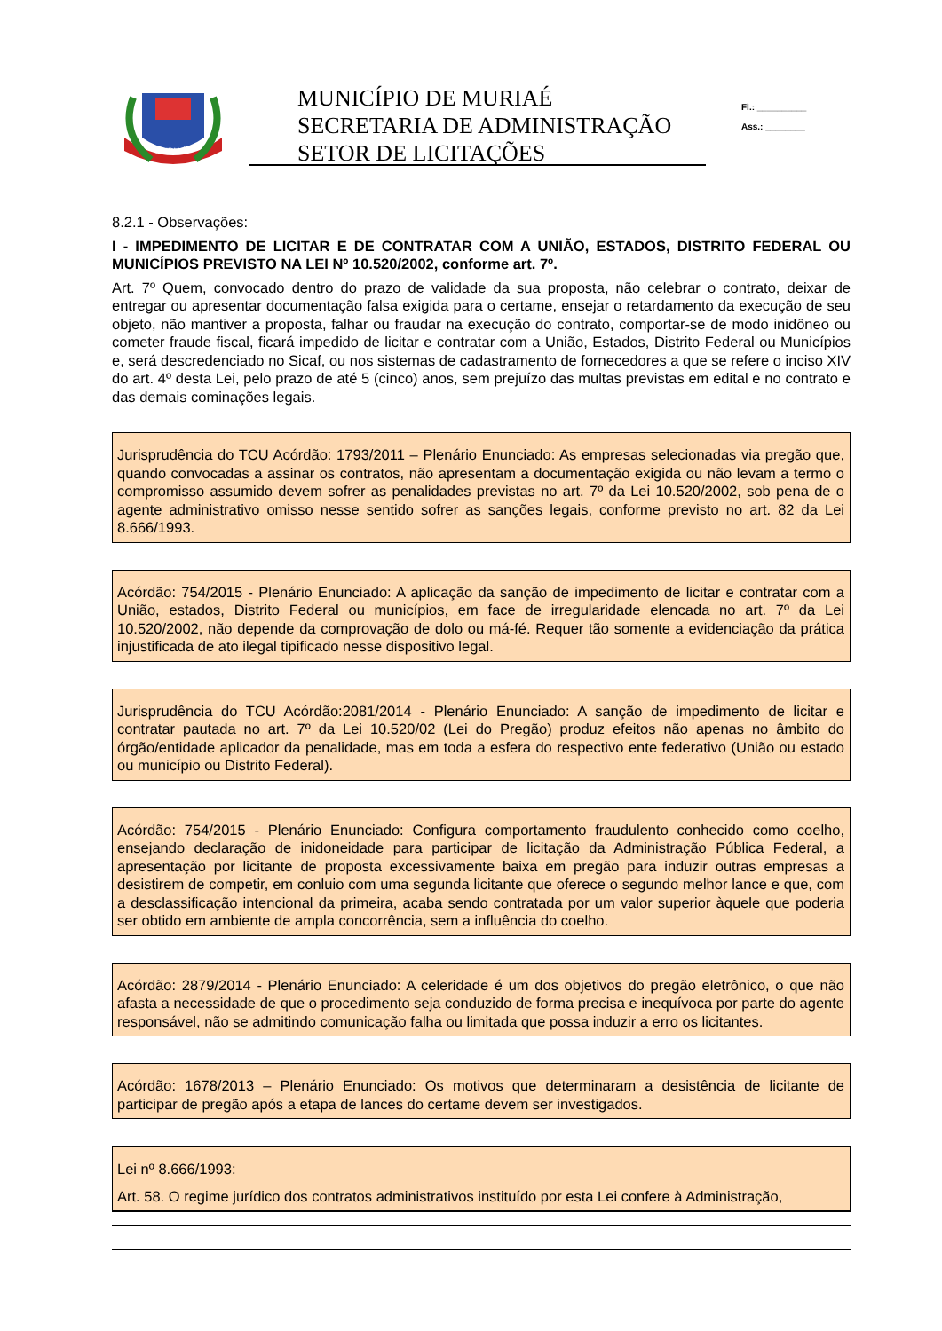MURIAÉ
MUNICÍPIO DE MURIAÉ
SECRETARIA DE ADMINISTRAÇÃO
SETOR DE LICITAÇÕES
Fl.: __________
Ass.: ________
8.2.1 - Observações:
I - IMPEDIMENTO DE LICITAR E DE CONTRATAR COM A UNIÃO, ESTADOS, DISTRITO FEDERAL OU MUNICÍPIOS PREVISTO NA LEI Nº 10.520/2002, conforme art. 7º.
Art. 7º Quem, convocado dentro do prazo de validade da sua proposta, não celebrar o contrato, deixar de entregar ou apresentar documentação falsa exigida para o certame, ensejar o retardamento da execução de seu objeto, não mantiver a proposta, falhar ou fraudar na execução do contrato, comportar-se de modo inidôneo ou cometer fraude fiscal, ficará impedido de licitar e contratar com a União, Estados, Distrito Federal ou Municípios e, será descredenciado no Sicaf, ou nos sistemas de cadastramento de fornecedores a que se refere o inciso XIV do art. 4º desta Lei, pelo prazo de até 5 (cinco) anos, sem prejuízo das multas previstas em edital e no contrato e das demais cominações legais.
Jurisprudência do TCU Acórdão: 1793/2011 – Plenário Enunciado: As empresas selecionadas via pregão que, quando convocadas a assinar os contratos, não apresentam a documentação exigida ou não levam a termo o compromisso assumido devem sofrer as penalidades previstas no art. 7º da Lei 10.520/2002, sob pena de o agente administrativo omisso nesse sentido sofrer as sanções legais, conforme previsto no art. 82 da Lei 8.666/1993.
Acórdão: 754/2015 - Plenário Enunciado: A aplicação da sanção de impedimento de licitar e contratar com a União, estados, Distrito Federal ou municípios, em face de irregularidade elencada no art. 7º da Lei 10.520/2002, não depende da comprovação de dolo ou má-fé. Requer tão somente a evidenciação da prática injustificada de ato ilegal tipificado nesse dispositivo legal.
Jurisprudência do TCU Acórdão:2081/2014 - Plenário Enunciado: A sanção de impedimento de licitar e contratar pautada no art. 7º da Lei 10.520/02 (Lei do Pregão) produz efeitos não apenas no âmbito do órgão/entidade aplicador da penalidade, mas em toda a esfera do respectivo ente federativo (União ou estado ou município ou Distrito Federal).
Acórdão: 754/2015 - Plenário Enunciado: Configura comportamento fraudulento conhecido como coelho, ensejando declaração de inidoneidade para participar de licitação da Administração Pública Federal, a apresentação por licitante de proposta excessivamente baixa em pregão para induzir outras empresas a desistirem de competir, em conluio com uma segunda licitante que oferece o segundo melhor lance e que, com a desclassificação intencional da primeira, acaba sendo contratada por um valor superior àquele que poderia ser obtido em ambiente de ampla concorrência, sem a influência do coelho.
Acórdão: 2879/2014 - Plenário Enunciado: A celeridade é um dos objetivos do pregão eletrônico, o que não afasta a necessidade de que o procedimento seja conduzido de forma precisa e inequívoca por parte do agente responsável, não se admitindo comunicação falha ou limitada que possa induzir a erro os licitantes.
Acórdão: 1678/2013 – Plenário Enunciado: Os motivos que determinaram a desistência de licitante de participar de pregão após a etapa de lances do certame devem ser investigados.
Lei nº 8.666/1993:
Art. 58. O regime jurídico dos contratos administrativos instituído por esta Lei confere à Administração,